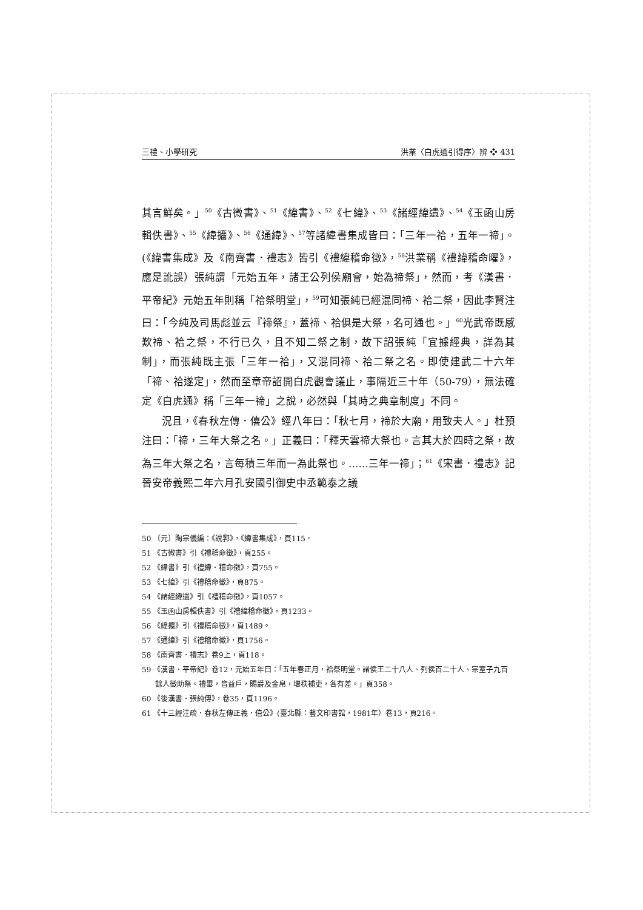三禮、小學研究 洪業〈白虎通引得序〉辨 ❖ 431
其言鮮矣。」<sup>50</sup>《古微書》、<sup>51</sup>《緯書》、<sup>52</sup>《七緯》、<sup>53</sup>《諸經緯遺》、<sup>54</sup>《玉函山房輯佚書》、<sup>55</sup>《緯攟》、<sup>56</sup>《通緯》、<sup>57</sup>等諸緯書集成皆曰：「三年一祫，五年一禘」。(《緯書集成》及《南齊書．禮志》皆引《禮緯稽命徵》，<sup>58</sup>洪業稱《禮緯稽命曜》，應是訛誤）張純謂「元始五年，諸王公列侯廟會，始為禘祭」，然而，考《漢書．平帝紀》元始五年則稱「祫祭明堂」，<sup>59</sup>可知張純已經混同禘、祫二祭，因此李賢注曰：「今純及司馬彪並云『禘祭』，蓋禘、祫俱是大祭，名可通也。」<sup>60</sup>光武帝既感歎禘、祫之祭，不行已久，且不知二祭之制，故下詔張純「宜據經典，詳為其制」，而張純既主張「三年一祫」，又混同禘、祫二祭之名。即使建武二十六年「禘、祫遂定」，然而至章帝詔開白虎觀會議止，事隔近三十年（50-79），無法確定《白虎通》稱「三年一禘」之說，必然與「其時之典章制度」不同。
況且，《春秋左傳．僖公》經八年曰：「秋七月，禘於大廟，用致夫人。」杜預注曰：「禘，三年大祭之名。」正義曰：「釋天雲禘大祭也。言其大於四時之祭，故為三年大祭之名，言每積三年而一為此祭也。……三年一禘」；<sup>61</sup>《宋書．禮志》記晉安帝義熙二年六月孔安國引御史中丞範泰之議
50 〔元〕陶宗儀編：《說郛》，《緯書集成》，頁115。
51 《古微書》引《禮稽命徵》，頁255。
52 《緯書》引《禮緯．稽命徵》，頁755。
53 《七緯》引《禮稽命徵》，頁875。
54 《諸經緯遺》引《禮稽命徵》，頁1057。
55 《玉函山房輯佚書》引《禮緯稽命徵》，頁1233。
56 《緯攟》引《禮稽命徵》，頁1489。
57 《通緯》引《禮稽命徵》，頁1756。
58 《南齊書．禮志》卷9上，頁118。
59 《漢書．平帝紀》卷12，元始五年曰：「五年春正月，祫祭明堂。諸侯王二十八人、列侯百二十人、宗室子九百餘人徵助祭。禮畢，皆益戶，賜爵及金帛，增秩補吏，各有差。」頁358。
60 《後漢書．張純傳》，卷35，頁1196。
61 《十三經注疏．春秋左傳正義．僖公》(臺北縣：藝文印書館，1981年）卷13，頁216。